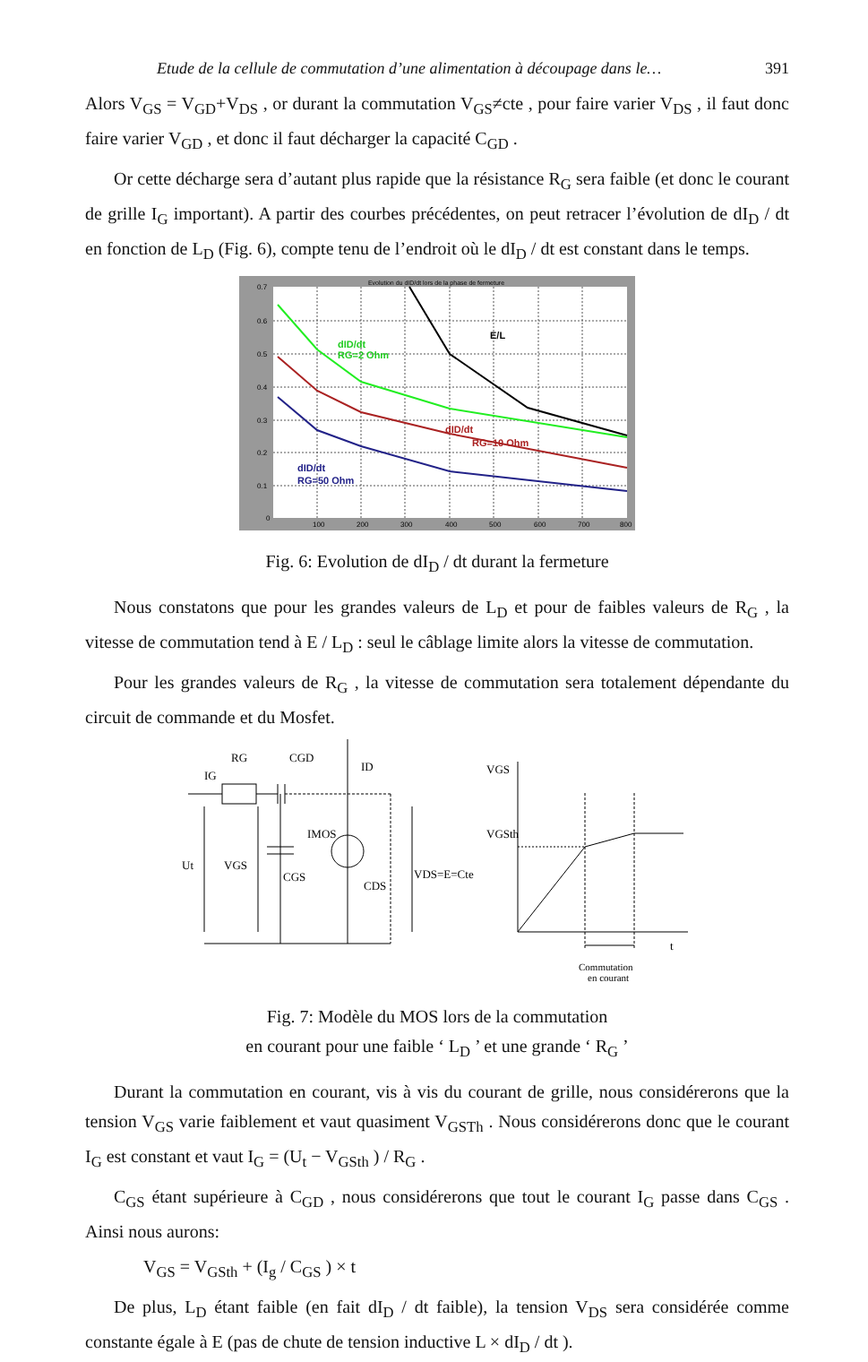Etude de la cellule de commutation d’une alimentation à découpage dans le… 391
Alors V<sub>GS</sub> = V<sub>GD</sub>+V<sub>DS</sub> , or durant la commutation V<sub>GS</sub>≠cte , pour faire varier V<sub>DS</sub> , il faut donc faire varier V<sub>GD</sub> , et donc il faut décharger la capacité C<sub>GD</sub> .
Or cette décharge sera d’autant plus rapide que la résistance R<sub>G</sub> sera faible (et donc le courant de grille I<sub>G</sub> important). A partir des courbes précédentes, on peut retracer l’évolution de dI<sub>D</sub> / dt en fonction de L<sub>D</sub> (Fig. 6), compte tenu de l’endroit où le dI<sub>D</sub> / dt est constant dans le temps.
Evolution du dID/dt lors de la phase de fermeture
E/L
dID/dt
RG=2 Ohm
dID/dt
RG=10 Ohm
dID/dt
RG=50 Ohm
0.7
0.6
0.5
0.4
0.3
0.2
0.1
0
100
200
300
400
500
600
700
800
Fig. 6: Evolution de dI<sub>D</sub> / dt durant la fermeture
Nous constatons que pour les grandes valeurs de L<sub>D</sub> et pour de faibles valeurs de R<sub>G</sub> , la vitesse de commutation tend à E / L<sub>D</sub> : seul le câblage limite alors la vitesse de commutation.
Pour les grandes valeurs de R<sub>G</sub> , la vitesse de commutation sera totalement dépendante du circuit de commande et du Mosfet.
RG
CGD
IG
ID
IMOS
Ut
VGS
CGS
CDS
VDS=E=Cte
VGS
VGSth
t
Commutation
en courant
Fig. 7: Modèle du MOS lors de la commutation
en courant pour une faible ‘ L<sub>D</sub> ’ et une grande ‘ R<sub>G</sub> ’
Durant la commutation en courant, vis à vis du courant de grille, nous considérerons que la tension V<sub>GS</sub> varie faiblement et vaut quasiment V<sub>GSTh</sub> . Nous considérerons donc que le courant I<sub>G</sub> est constant et vaut I<sub>G</sub> = (U<sub>t</sub> − V<sub>GSth</sub> ) / R<sub>G</sub> .
C<sub>GS</sub> étant supérieure à C<sub>GD</sub> , nous considérerons que tout le courant I<sub>G</sub> passe dans C<sub>GS</sub> . Ainsi nous aurons:
V<sub>GS</sub> = V<sub>GSth</sub> + (I<sub>g</sub> / C<sub>GS</sub> ) × t
De plus, L<sub>D</sub> étant faible (en fait dI<sub>D</sub> / dt faible), la tension V<sub>DS</sub> sera considérée comme constante égale à E (pas de chute de tension inductive L × dI<sub>D</sub> / dt ).